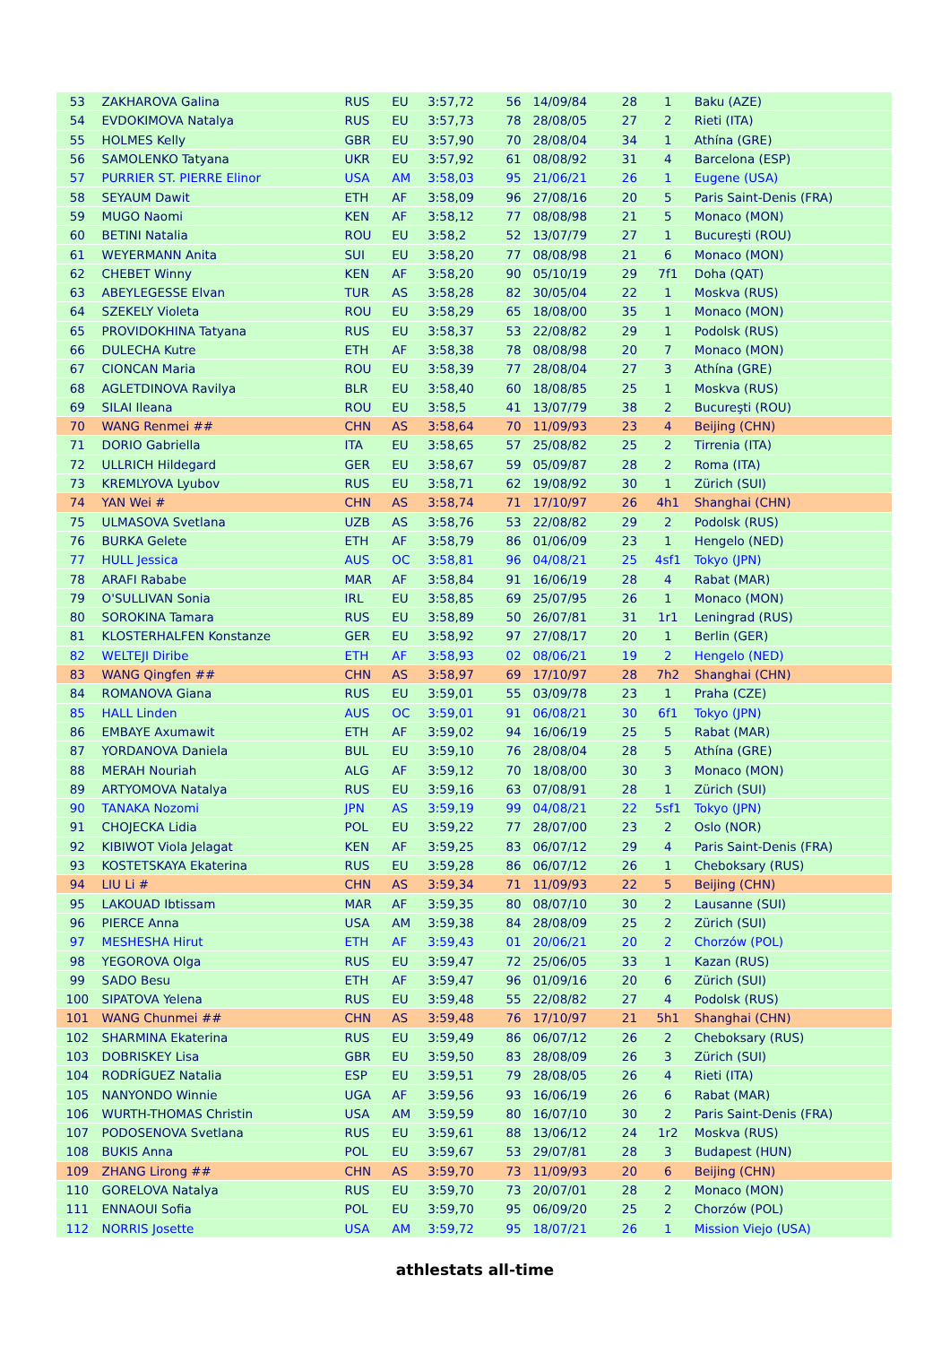| 53 | ZAKHAROVA Galina | RUS | EU | 3:57,72 | 56 | 14/09/84 | 28 | 1 | Baku (AZE) |
| 54 | EVDOKIMOVA Natalya | RUS | EU | 3:57,73 | 78 | 28/08/05 | 27 | 2 | Rieti (ITA) |
| 55 | HOLMES Kelly | GBR | EU | 3:57,90 | 70 | 28/08/04 | 34 | 1 | Athína (GRE) |
| 56 | SAMOLENKO Tatyana | UKR | EU | 3:57,92 | 61 | 08/08/92 | 31 | 4 | Barcelona (ESP) |
| 57 | PURRIER ST. PIERRE Elinor | USA | AM | 3:58,03 | 95 | 21/06/21 | 26 | 1 | Eugene (USA) |
| 58 | SEYAUM Dawit | ETH | AF | 3:58,09 | 96 | 27/08/16 | 20 | 5 | Paris Saint-Denis (FRA) |
| 59 | MUGO Naomi | KEN | AF | 3:58,12 | 77 | 08/08/98 | 21 | 5 | Monaco (MON) |
| 60 | BETINI Natalia | ROU | EU | 3:58,2 | 52 | 13/07/79 | 27 | 1 | Bucureşti (ROU) |
| 61 | WEYERMANN Anita | SUI | EU | 3:58,20 | 77 | 08/08/98 | 21 | 6 | Monaco (MON) |
| 62 | CHEBET Winny | KEN | AF | 3:58,20 | 90 | 05/10/19 | 29 | 7f1 | Doha (QAT) |
| 63 | ABEYLEGESSE Elvan | TUR | AS | 3:58,28 | 82 | 30/05/04 | 22 | 1 | Moskva (RUS) |
| 64 | SZEKELY Violeta | ROU | EU | 3:58,29 | 65 | 18/08/00 | 35 | 1 | Monaco (MON) |
| 65 | PROVIDOKHINA Tatyana | RUS | EU | 3:58,37 | 53 | 22/08/82 | 29 | 1 | Podolsk (RUS) |
| 66 | DULECHA Kutre | ETH | AF | 3:58,38 | 78 | 08/08/98 | 20 | 7 | Monaco (MON) |
| 67 | CIONCAN Maria | ROU | EU | 3:58,39 | 77 | 28/08/04 | 27 | 3 | Athína (GRE) |
| 68 | AGLETDINOVA Ravilya | BLR | EU | 3:58,40 | 60 | 18/08/85 | 25 | 1 | Moskva (RUS) |
| 69 | SILAI Ileana | ROU | EU | 3:58,5 | 41 | 13/07/79 | 38 | 2 | Bucureşti (ROU) |
| 70 | WANG Renmei ## | CHN | AS | 3:58,64 | 70 | 11/09/93 | 23 | 4 | Beijing (CHN) |
| 71 | DORIO Gabriella | ITA | EU | 3:58,65 | 57 | 25/08/82 | 25 | 2 | Tirrenia (ITA) |
| 72 | ULLRICH Hildegard | GER | EU | 3:58,67 | 59 | 05/09/87 | 28 | 2 | Roma (ITA) |
| 73 | KREMLYOVA Lyubov | RUS | EU | 3:58,71 | 62 | 19/08/92 | 30 | 1 | Zürich (SUI) |
| 74 | YAN Wei # | CHN | AS | 3:58,74 | 71 | 17/10/97 | 26 | 4h1 | Shanghai (CHN) |
| 75 | ULMASOVA Svetlana | UZB | AS | 3:58,76 | 53 | 22/08/82 | 29 | 2 | Podolsk (RUS) |
| 76 | BURKA Gelete | ETH | AF | 3:58,79 | 86 | 01/06/09 | 23 | 1 | Hengelo (NED) |
| 77 | HULL Jessica | AUS | OC | 3:58,81 | 96 | 04/08/21 | 25 | 4sf1 | Tokyo (JPN) |
| 78 | ARAFI Rababe | MAR | AF | 3:58,84 | 91 | 16/06/19 | 28 | 4 | Rabat (MAR) |
| 79 | O'SULLIVAN Sonia | IRL | EU | 3:58,85 | 69 | 25/07/95 | 26 | 1 | Monaco (MON) |
| 80 | SOROKINA Tamara | RUS | EU | 3:58,89 | 50 | 26/07/81 | 31 | 1r1 | Leningrad (RUS) |
| 81 | KLOSTERHALFEN Konstanze | GER | EU | 3:58,92 | 97 | 27/08/17 | 20 | 1 | Berlin (GER) |
| 82 | WELTEJI Diribe | ETH | AF | 3:58,93 | 02 | 08/06/21 | 19 | 2 | Hengelo (NED) |
| 83 | WANG Qingfen ## | CHN | AS | 3:58,97 | 69 | 17/10/97 | 28 | 7h2 | Shanghai (CHN) |
| 84 | ROMANOVA Giana | RUS | EU | 3:59,01 | 55 | 03/09/78 | 23 | 1 | Praha (CZE) |
| 85 | HALL Linden | AUS | OC | 3:59,01 | 91 | 06/08/21 | 30 | 6f1 | Tokyo (JPN) |
| 86 | EMBAYE Axumawit | ETH | AF | 3:59,02 | 94 | 16/06/19 | 25 | 5 | Rabat (MAR) |
| 87 | YORDANOVA Daniela | BUL | EU | 3:59,10 | 76 | 28/08/04 | 28 | 5 | Athína (GRE) |
| 88 | MERAH Nouriah | ALG | AF | 3:59,12 | 70 | 18/08/00 | 30 | 3 | Monaco (MON) |
| 89 | ARTYOMOVA Natalya | RUS | EU | 3:59,16 | 63 | 07/08/91 | 28 | 1 | Zürich (SUI) |
| 90 | TANAKA Nozomi | JPN | AS | 3:59,19 | 99 | 04/08/21 | 22 | 5sf1 | Tokyo (JPN) |
| 91 | CHOJECKA Lidia | POL | EU | 3:59,22 | 77 | 28/07/00 | 23 | 2 | Oslo (NOR) |
| 92 | KIBIWOT Viola Jelagat | KEN | AF | 3:59,25 | 83 | 06/07/12 | 29 | 4 | Paris Saint-Denis (FRA) |
| 93 | KOSTETSKAYA Ekaterina | RUS | EU | 3:59,28 | 86 | 06/07/12 | 26 | 1 | Cheboksary (RUS) |
| 94 | LIU Li # | CHN | AS | 3:59,34 | 71 | 11/09/93 | 22 | 5 | Beijing (CHN) |
| 95 | LAKOUAD Ibtissam | MAR | AF | 3:59,35 | 80 | 08/07/10 | 30 | 2 | Lausanne (SUI) |
| 96 | PIERCE Anna | USA | AM | 3:59,38 | 84 | 28/08/09 | 25 | 2 | Zürich (SUI) |
| 97 | MESHESHA Hirut | ETH | AF | 3:59,43 | 01 | 20/06/21 | 20 | 2 | Chorzów (POL) |
| 98 | YEGOROVA Olga | RUS | EU | 3:59,47 | 72 | 25/06/05 | 33 | 1 | Kazan (RUS) |
| 99 | SADO Besu | ETH | AF | 3:59,47 | 96 | 01/09/16 | 20 | 6 | Zürich (SUI) |
| 100 | SIPATOVA Yelena | RUS | EU | 3:59,48 | 55 | 22/08/82 | 27 | 4 | Podolsk (RUS) |
| 101 | WANG Chunmei ## | CHN | AS | 3:59,48 | 76 | 17/10/97 | 21 | 5h1 | Shanghai (CHN) |
| 102 | SHARMINA Ekaterina | RUS | EU | 3:59,49 | 86 | 06/07/12 | 26 | 2 | Cheboksary (RUS) |
| 103 | DOBRISKEY Lisa | GBR | EU | 3:59,50 | 83 | 28/08/09 | 26 | 3 | Zürich (SUI) |
| 104 | RODRÍGUEZ Natalia | ESP | EU | 3:59,51 | 79 | 28/08/05 | 26 | 4 | Rieti (ITA) |
| 105 | NANYONDO Winnie | UGA | AF | 3:59,56 | 93 | 16/06/19 | 26 | 6 | Rabat (MAR) |
| 106 | WURTH-THOMAS Christin | USA | AM | 3:59,59 | 80 | 16/07/10 | 30 | 2 | Paris Saint-Denis (FRA) |
| 107 | PODOSENOVA Svetlana | RUS | EU | 3:59,61 | 88 | 13/06/12 | 24 | 1r2 | Moskva (RUS) |
| 108 | BUKIS Anna | POL | EU | 3:59,67 | 53 | 29/07/81 | 28 | 3 | Budapest (HUN) |
| 109 | ZHANG Lirong ## | CHN | AS | 3:59,70 | 73 | 11/09/93 | 20 | 6 | Beijing (CHN) |
| 110 | GORELOVA Natalya | RUS | EU | 3:59,70 | 73 | 20/07/01 | 28 | 2 | Monaco (MON) |
| 111 | ENNAOUI Sofia | POL | EU | 3:59,70 | 95 | 06/09/20 | 25 | 2 | Chorzów (POL) |
| 112 | NORRIS Josette | USA | AM | 3:59,72 | 95 | 18/07/21 | 26 | 1 | Mission Viejo (USA) |
athlestats all-time